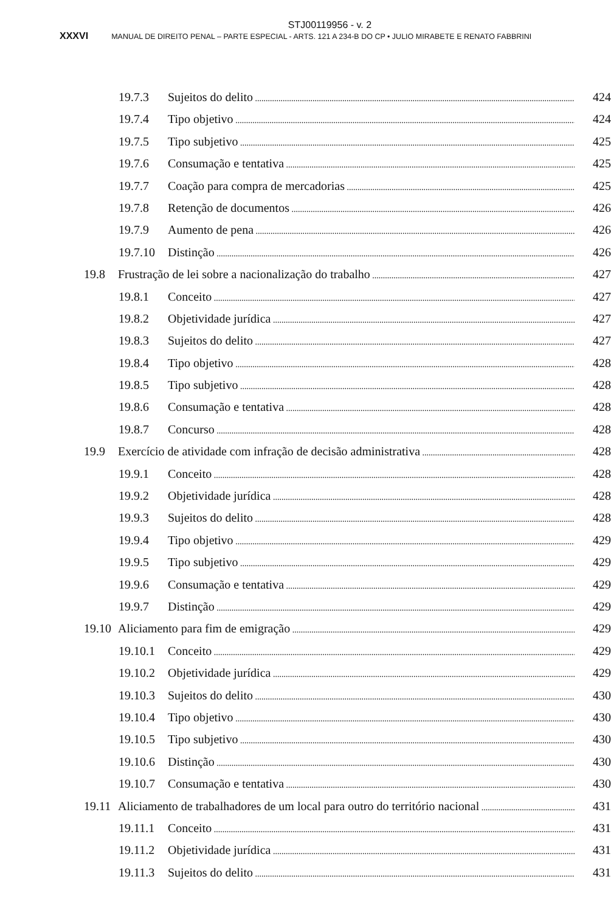STJ00119956 - v. 2
XXXVI MANUAL DE DIREITO PENAL – PARTE ESPECIAL - ARTS. 121 A 234-B DO CP • JULIO MIRABETE E RENATO FABBRINI
19.7.3 Sujeitos do delito 424
19.7.4 Tipo objetivo 424
19.7.5 Tipo subjetivo 425
19.7.6 Consumação e tentativa 425
19.7.7 Coação para compra de mercadorias 425
19.7.8 Retenção de documentos 426
19.7.9 Aumento de pena 426
19.7.10 Distinção 426
19.8 Frustração de lei sobre a nacionalização do trabalho 427
19.8.1 Conceito 427
19.8.2 Objetividade jurídica 427
19.8.3 Sujeitos do delito 427
19.8.4 Tipo objetivo 428
19.8.5 Tipo subjetivo 428
19.8.6 Consumação e tentativa 428
19.8.7 Concurso 428
19.9 Exercício de atividade com infração de decisão administrativa 428
19.9.1 Conceito 428
19.9.2 Objetividade jurídica 428
19.9.3 Sujeitos do delito 428
19.9.4 Tipo objetivo 429
19.9.5 Tipo subjetivo 429
19.9.6 Consumação e tentativa 429
19.9.7 Distinção 429
19.10 Aliciamento para fim de emigração 429
19.10.1 Conceito 429
19.10.2 Objetividade jurídica 429
19.10.3 Sujeitos do delito 430
19.10.4 Tipo objetivo 430
19.10.5 Tipo subjetivo 430
19.10.6 Distinção 430
19.10.7 Consumação e tentativa 430
19.11 Aliciamento de trabalhadores de um local para outro do território nacional 431
19.11.1 Conceito 431
19.11.2 Objetividade jurídica 431
19.11.3 Sujeitos do delito 431